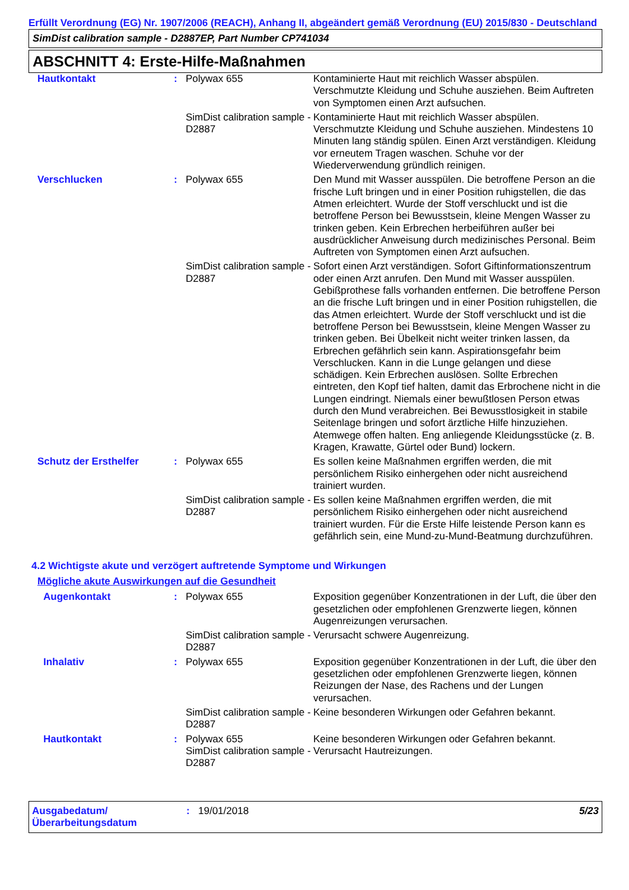Erfüllt Verordnung (EG) Nr. 1907/2006 (REACH), Anhang II, abgeändert gemäß Verordnung (EU) 2015/830 - Deutschland
SimDist calibration sample - D2887EP, Part Number CP741034
ABSCHNITT 4: Erste-Hilfe-Maßnahmen
| Hautkontakt | : | Polywax 655 | Kontaminierte Haut mit reichlich Wasser abspülen. Verschmutzte Kleidung und Schuhe ausziehen. Beim Auftreten von Symptomen einen Arzt aufsuchen. |
| | | SimDist calibration sample - D2887 | Kontaminierte Haut mit reichlich Wasser abspülen. Verschmutzte Kleidung und Schuhe ausziehen. Mindestens 10 Minuten lang ständig spülen. Einen Arzt verständigen. Kleidung vor erneutem Tragen waschen. Schuhe vor der Wiederverwendung gründlich reinigen. |
| Verschlucken | : | Polywax 655 | Den Mund mit Wasser ausspülen. Die betroffene Person an die frische Luft bringen und in einer Position ruhigstellen, die das Atmen erleichtert. Wurde der Stoff verschluckt und ist die betroffene Person bei Bewusstsein, kleine Mengen Wasser zu trinken geben. Kein Erbrechen herbeiführen außer bei ausdrücklicher Anweisung durch medizinisches Personal. Beim Auftreten von Symptomen einen Arzt aufsuchen. |
| | | SimDist calibration sample - D2887 | Sofort einen Arzt verständigen. Sofort Giftinformationszentrum oder einen Arzt anrufen. Den Mund mit Wasser ausspülen. Gebißprothese falls vorhanden entfernen. Die betroffene Person an die frische Luft bringen und in einer Position ruhigstellen, die das Atmen erleichtert. Wurde der Stoff verschluckt und ist die betroffene Person bei Bewusstsein, kleine Mengen Wasser zu trinken geben. Bei Übelkeit nicht weiter trinken lassen, da Erbrechen gefährlich sein kann. Aspirationsgefahr beim Verschlucken. Kann in die Lunge gelangen und diese schädigen. Kein Erbrechen auslösen. Sollte Erbrechen eintreten, den Kopf tief halten, damit das Erbrochene nicht in die Lungen eindringt. Niemals einer bewußtlosen Person etwas durch den Mund verabreichen. Bei Bewusstlosigkeit in stabile Seitenlage bringen und sofort ärztliche Hilfe hinzuziehen. Atemwege offen halten. Eng anliegende Kleidungsstücke (z. B. Kragen, Krawatte, Gürtel oder Bund) lockern. |
| Schutz der Ersthelfer | : | Polywax 655 | Es sollen keine Maßnahmen ergriffen werden, die mit persönlichem Risiko einhergehen oder nicht ausreichend trainiert wurden. |
| | | SimDist calibration sample - D2887 | Es sollen keine Maßnahmen ergriffen werden, die mit persönlichem Risiko einhergehen oder nicht ausreichend trainiert wurden. Für die Erste Hilfe leistende Person kann es gefährlich sein, eine Mund-zu-Mund-Beatmung durchzuführen. |
4.2 Wichtigste akute und verzögert auftretende Symptome und Wirkungen
Mögliche akute Auswirkungen auf die Gesundheit
| Augenkontakt | : | Polywax 655 | Exposition gegenüber Konzentrationen in der Luft, die über den gesetzlichen oder empfohlenen Grenzwerte liegen, können Augenreizungen verursachen. |
| | | SimDist calibration sample - D2887 | Verursacht schwere Augenreizung. |
| Inhalativ | : | Polywax 655 | Exposition gegenüber Konzentrationen in der Luft, die über den gesetzlichen oder empfohlenen Grenzwerte liegen, können Reizungen der Nase, des Rachens und der Lungen verursachen. |
| | | SimDist calibration sample - D2887 | Keine besonderen Wirkungen oder Gefahren bekannt. |
| Hautkontakt | : | Polywax 655 SimDist calibration sample - D2887 | Keine besonderen Wirkungen oder Gefahren bekannt. Verursacht Hautreizungen. |
Ausgabedatum/ Überarbeitungsdatum
: 19/01/2018 5/23